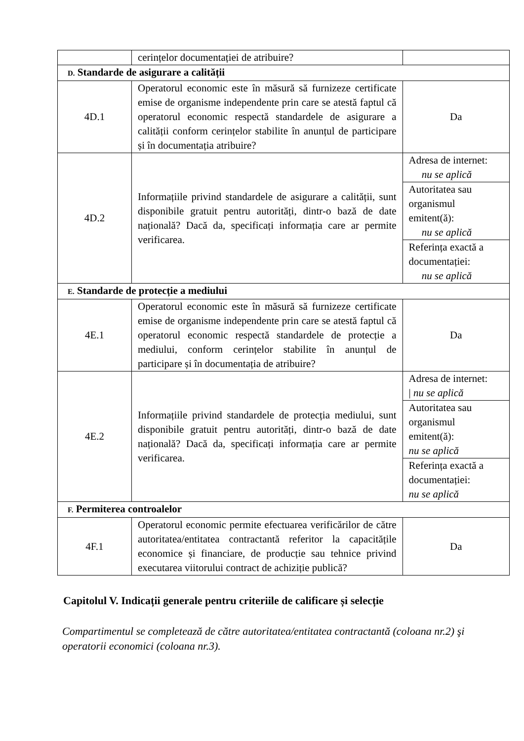| | cerințelor documentației de atribuire? | |
| D. Standarde de asigurare a calității | | |
| 4D.1 | Operatorul economic este în măsură să furnizeze certificate emise de organisme independente prin care se atestă faptul că operatorul economic respectă standardele de asigurare a calității conform cerințelor stabilite în anunțul de participare și în documentația atribuire? | Da |
| 4D.2 | Informațiile privind standardele de asigurare a calității, sunt disponibile gratuit pentru autorități, dintr-o bază de date națională? Dacă da, specificați informația care ar permite verificarea. | Adresa de internet: nu se aplică |
| | | Autoritatea sau organismul emitent(ă): nu se aplică |
| | | Referința exactă a documentației: nu se aplică |
| E. Standarde de protecție a mediului | | |
| 4E.1 | Operatorul economic este în măsură să furnizeze certificate emise de organisme independente prin care se atestă faptul că operatorul economic respectă standardele de protecție a mediului, conform cerințelor stabilite în anunțul de participare și în documentația de atribuire? | Da |
| 4E.2 | Informațiile privind standardele de protecția mediului, sunt disponibile gratuit pentru autorități, dintr-o bază de date națională? Dacă da, specificați informația care ar permite verificarea. | Adresa de internet: / nu se aplică |
| | | Autoritatea sau organismul emitent(ă): nu se aplică |
| | | Referința exactă a documentației: nu se aplică |
| F. Permiterea controalelor | | |
| 4F.1 | Operatorul economic permite efectuarea verificărilor de către autoritatea/entitatea contractantă referitor la capacitățile economice și financiare, de producție sau tehnice privind executarea viitorului contract de achiziție publică? | Da |
Capitolul V. Indicații generale pentru criteriile de calificare și selecție
Compartimentul se completează de către autoritatea/entitatea contractantă (coloana nr.2) şi operatorii economici (coloana nr.3).